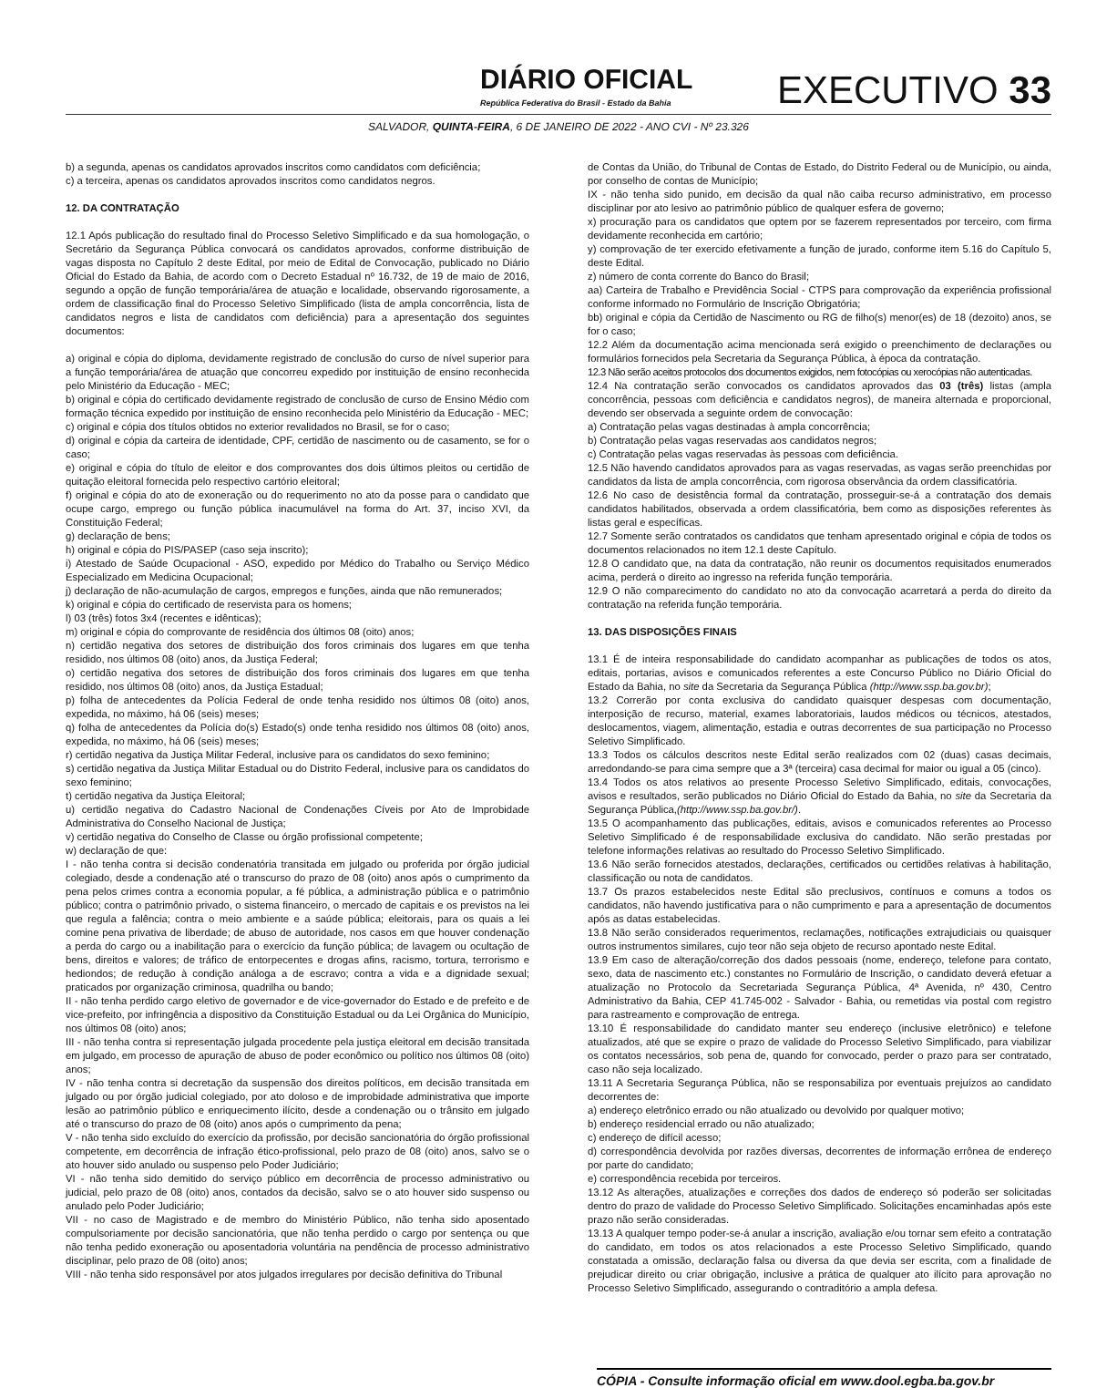DIÁRIO OFICIAL
República Federativa do Brasil - Estado da Bahia
EXECUTIVO 33
SALVADOR, QUINTA-FEIRA, 6 DE JANEIRO DE 2022 - ANO CVI - Nº 23.326
b) a segunda, apenas os candidatos aprovados inscritos como candidatos com deficiência;
c) a terceira, apenas os candidatos aprovados inscritos como candidatos negros.
12. DA CONTRATAÇÃO
12.1 Após publicação do resultado final do Processo Seletivo Simplificado e da sua homologação, o Secretário da Segurança Pública convocará os candidatos aprovados, conforme distribuição de vagas disposta no Capítulo 2 deste Edital, por meio de Edital de Convocação, publicado no Diário Oficial do Estado da Bahia, de acordo com o Decreto Estadual nº 16.732, de 19 de maio de 2016, segundo a opção de função temporária/área de atuação e localidade, observando rigorosamente, a ordem de classificação final do Processo Seletivo Simplificado (lista de ampla concorrência, lista de candidatos negros e lista de candidatos com deficiência) para a apresentação dos seguintes documentos:
a) original e cópia do diploma, devidamente registrado de conclusão do curso de nível superior para a função temporária/área de atuação que concorreu expedido por instituição de ensino reconhecida pelo Ministério da Educação - MEC;
b) original e cópia do certificado devidamente registrado de conclusão de curso de Ensino Médio com formação técnica expedido por instituição de ensino reconhecida pelo Ministério da Educação - MEC;
c) original e cópia dos títulos obtidos no exterior revalidados no Brasil, se for o caso;
d) original e cópia da carteira de identidade, CPF, certidão de nascimento ou de casamento, se for o caso;
e) original e cópia do título de eleitor e dos comprovantes dos dois últimos pleitos ou certidão de quitação eleitoral fornecida pelo respectivo cartório eleitoral;
f) original e cópia do ato de exoneração ou do requerimento no ato da posse para o candidato que ocupe cargo, emprego ou função pública inacumulável na forma do Art. 37, inciso XVI, da Constituição Federal;
g) declaração de bens;
h) original e cópia do PIS/PASEP (caso seja inscrito);
i) Atestado de Saúde Ocupacional - ASO, expedido por Médico do Trabalho ou Serviço Médico Especializado em Medicina Ocupacional;
j) declaração de não-acumulação de cargos, empregos e funções, ainda que não remunerados;
k) original e cópia do certificado de reservista para os homens;
l) 03 (três) fotos 3x4 (recentes e idênticas);
m) original e cópia do comprovante de residência dos últimos 08 (oito) anos;
n) certidão negativa dos setores de distribuição dos foros criminais dos lugares em que tenha residido, nos últimos 08 (oito) anos, da Justiça Federal;
o) certidão negativa dos setores de distribuição dos foros criminais dos lugares em que tenha residido, nos últimos 08 (oito) anos, da Justiça Estadual;
p) folha de antecedentes da Polícia Federal de onde tenha residido nos últimos 08 (oito) anos, expedida, no máximo, há 06 (seis) meses;
q) folha de antecedentes da Polícia do(s) Estado(s) onde tenha residido nos últimos 08 (oito) anos, expedida, no máximo, há 06 (seis) meses;
r) certidão negativa da Justiça Militar Federal, inclusive para os candidatos do sexo feminino;
s) certidão negativa da Justiça Militar Estadual ou do Distrito Federal, inclusive para os candidatos do sexo feminino;
t) certidão negativa da Justiça Eleitoral;
u) certidão negativa do Cadastro Nacional de Condenações Cíveis por Ato de Improbidade Administrativa do Conselho Nacional de Justiça;
v) certidão negativa do Conselho de Classe ou órgão profissional competente;
w) declaração de que:
I - não tenha contra si decisão condenatória transitada em julgado ou proferida por órgão judicial colegiado, desde a condenação até o transcurso do prazo de 08 (oito) anos após o cumprimento da pena pelos crimes contra a economia popular, a fé pública, a administração pública e o patrimônio público; contra o patrimônio privado, o sistema financeiro, o mercado de capitais e os previstos na lei que regula a falência; contra o meio ambiente e a saúde pública; eleitorais, para os quais a lei comine pena privativa de liberdade; de abuso de autoridade, nos casos em que houver condenação a perda do cargo ou a inabilitação para o exercício da função pública; de lavagem ou ocultação de bens, direitos e valores; de tráfico de entorpecentes e drogas afins, racismo, tortura, terrorismo e hediondos; de redução à condição análoga a de escravo; contra a vida e a dignidade sexual; praticados por organização criminosa, quadrilha ou bando;
II - não tenha perdido cargo eletivo de governador e de vice-governador do Estado e de prefeito e de vice-prefeito, por infringência a dispositivo da Constituição Estadual ou da Lei Orgânica do Município, nos últimos 08 (oito) anos;
III - não tenha contra si representação julgada procedente pela justiça eleitoral em decisão transitada em julgado, em processo de apuração de abuso de poder econômico ou político nos últimos 08 (oito) anos;
IV - não tenha contra si decretação da suspensão dos direitos políticos, em decisão transitada em julgado ou por órgão judicial colegiado, por ato doloso e de improbidade administrativa que importe lesão ao patrimônio público e enriquecimento ilícito, desde a condenação ou o trânsito em julgado até o transcurso do prazo de 08 (oito) anos após o cumprimento da pena;
V - não tenha sido excluído do exercício da profissão, por decisão sancionatória do órgão profissional competente, em decorrência de infração ético-profissional, pelo prazo de 08 (oito) anos, salvo se o ato houver sido anulado ou suspenso pelo Poder Judiciário;
VI - não tenha sido demitido do serviço público em decorrência de processo administrativo ou judicial, pelo prazo de 08 (oito) anos, contados da decisão, salvo se o ato houver sido suspenso ou anulado pelo Poder Judiciário;
VII - no caso de Magistrado e de membro do Ministério Público, não tenha sido aposentado compulsoriamente por decisão sancionatória, que não tenha perdido o cargo por sentença ou que não tenha pedido exoneração ou aposentadoria voluntária na pendência de processo administrativo disciplinar, pelo prazo de 08 (oito) anos;
VIII - não tenha sido responsável por atos julgados irregulares por decisão definitiva do Tribunal
de Contas da União, do Tribunal de Contas de Estado, do Distrito Federal ou de Município, ou ainda, por conselho de contas de Município;
IX - não tenha sido punido, em decisão da qual não caiba recurso administrativo, em processo disciplinar por ato lesivo ao patrimônio público de qualquer esfera de governo;
x) procuração para os candidatos que optem por se fazerem representados por terceiro, com firma devidamente reconhecida em cartório;
y) comprovação de ter exercido efetivamente a função de jurado, conforme item 5.16 do Capítulo 5, deste Edital.
z) número de conta corrente do Banco do Brasil;
aa) Carteira de Trabalho e Previdência Social - CTPS para comprovação da experiência profissional conforme informado no Formulário de Inscrição Obrigatória;
bb) original e cópia da Certidão de Nascimento ou RG de filho(s) menor(es) de 18 (dezoito) anos, se for o caso;
12.2 Além da documentação acima mencionada será exigido o preenchimento de declarações ou formulários fornecidos pela Secretaria da Segurança Pública, à época da contratação.
12.3 Não serão aceitos protocolos dos documentos exigidos, nem fotocópias ou xerocópias não autenticadas.
12.4 Na contratação serão convocados os candidatos aprovados das 03 (três) listas (ampla concorrência, pessoas com deficiência e candidatos negros), de maneira alternada e proporcional, devendo ser observada a seguinte ordem de convocação:
a) Contratação pelas vagas destinadas à ampla concorrência;
b) Contratação pelas vagas reservadas aos candidatos negros;
c) Contratação pelas vagas reservadas às pessoas com deficiência.
12.5 Não havendo candidatos aprovados para as vagas reservadas, as vagas serão preenchidas por candidatos da lista de ampla concorrência, com rigorosa observância da ordem classificatória.
12.6 No caso de desistência formal da contratação, prosseguir-se-á a contratação dos demais candidatos habilitados, observada a ordem classificatória, bem como as disposições referentes às listas geral e específicas.
12.7 Somente serão contratados os candidatos que tenham apresentado original e cópia de todos os documentos relacionados no item 12.1 deste Capítulo.
12.8 O candidato que, na data da contratação, não reunir os documentos requisitados enumerados acima, perderá o direito ao ingresso na referida função temporária.
12.9 O não comparecimento do candidato no ato da convocação acarretará a perda do direito da contratação na referida função temporária.
13. DAS DISPOSIÇÕES FINAIS
13.1 É de inteira responsabilidade do candidato acompanhar as publicações de todos os atos, editais, portarias, avisos e comunicados referentes a este Concurso Público no Diário Oficial do Estado da Bahia, no site da Secretaria da Segurança Pública (http://www.ssp.ba.gov.br);
13.2 Correrão por conta exclusiva do candidato quaisquer despesas com documentação, interposição de recurso, material, exames laboratoriais, laudos médicos ou técnicos, atestados, deslocamentos, viagem, alimentação, estadia e outras decorrentes de sua participação no Processo Seletivo Simplificado.
13.3 Todos os cálculos descritos neste Edital serão realizados com 02 (duas) casas decimais, arredondando-se para cima sempre que a 3ª (terceira) casa decimal for maior ou igual a 05 (cinco).
13.4 Todos os atos relativos ao presente Processo Seletivo Simplificado, editais, convocações, avisos e resultados, serão publicados no Diário Oficial do Estado da Bahia, no site da Secretaria da Segurança Pública,(http://www.ssp.ba.gov.br/).
13.5 O acompanhamento das publicações, editais, avisos e comunicados referentes ao Processo Seletivo Simplificado é de responsabilidade exclusiva do candidato. Não serão prestadas por telefone informações relativas ao resultado do Processo Seletivo Simplificado.
13.6 Não serão fornecidos atestados, declarações, certificados ou certidões relativas à habilitação, classificação ou nota de candidatos.
13.7 Os prazos estabelecidos neste Edital são preclusivos, contínuos e comuns a todos os candidatos, não havendo justificativa para o não cumprimento e para a apresentação de documentos após as datas estabelecidas.
13.8 Não serão considerados requerimentos, reclamações, notificações extrajudiciais ou quaisquer outros instrumentos similares, cujo teor não seja objeto de recurso apontado neste Edital.
13.9 Em caso de alteração/correção dos dados pessoais (nome, endereço, telefone para contato, sexo, data de nascimento etc.) constantes no Formulário de Inscrição, o candidato deverá efetuar a atualização no Protocolo da Secretariada Segurança Pública, 4ª Avenida, nº 430, Centro Administrativo da Bahia, CEP 41.745-002 - Salvador - Bahia, ou remetidas via postal com registro para rastreamento e comprovação de entrega.
13.10 É responsabilidade do candidato manter seu endereço (inclusive eletrônico) e telefone atualizados, até que se expire o prazo de validade do Processo Seletivo Simplificado, para viabilizar os contatos necessários, sob pena de, quando for convocado, perder o prazo para ser contratado, caso não seja localizado.
13.11 A Secretaria Segurança Pública, não se responsabiliza por eventuais prejuízos ao candidato decorrentes de:
a) endereço eletrônico errado ou não atualizado ou devolvido por qualquer motivo;
b) endereço residencial errado ou não atualizado;
c) endereço de difícil acesso;
d) correspondência devolvida por razões diversas, decorrentes de informação errônea de endereço por parte do candidato;
e) correspondência recebida por terceiros.
13.12 As alterações, atualizações e correções dos dados de endereço só poderão ser solicitadas dentro do prazo de validade do Processo Seletivo Simplificado. Solicitações encaminhadas após este prazo não serão consideradas.
13.13 A qualquer tempo poder-se-á anular a inscrição, avaliação e/ou tornar sem efeito a contratação do candidato, em todos os atos relacionados a este Processo Seletivo Simplificado, quando constatada a omissão, declaração falsa ou diversa da que devia ser escrita, com a finalidade de prejudicar direito ou criar obrigação, inclusive a prática de qualquer ato ilícito para aprovação no Processo Seletivo Simplificado, assegurando o contraditório a ampla defesa.
CÓPIA - Consulte informação oficial em www.dool.egba.ba.gov.br